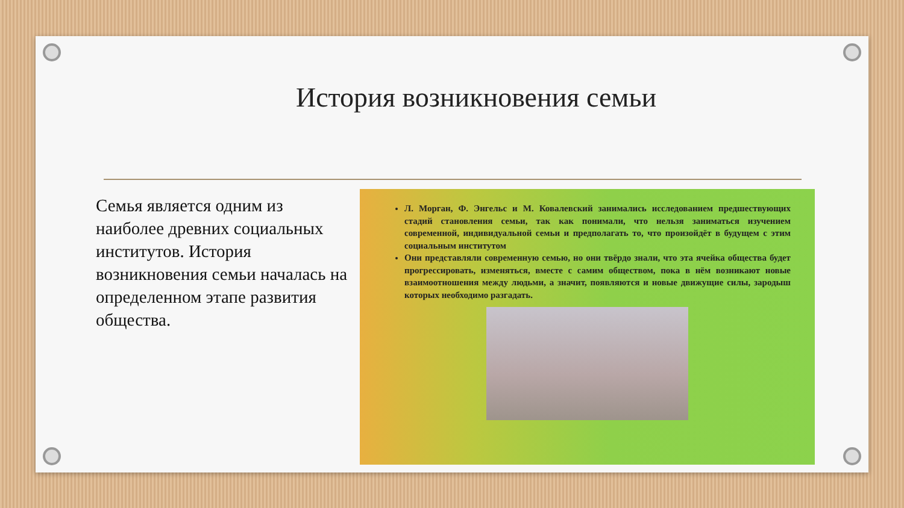История возникновения семьи
Семья является одним из наиболее древних социальных институтов. История возникновения семьи началась на определенном этапе развития общества.
Л. Морган, Ф. Энгельс и М. Ковалевский занимались исследованием предшествующих стадий становления семьи, так как понимали, что нельзя заниматься изучением современной, индивидуальной семьи и предполагать то, что произойдёт в будущем с этим социальным институтом
Они представляли современную семью, но они твёрдо знали, что эта ячейка общества будет прогрессировать, изменяться, вместе с самим обществом, пока в нём возникают новые взаимоотношения между людьми, а значит, появляются и новые движущие силы, зародыш которых необходимо разгадать.